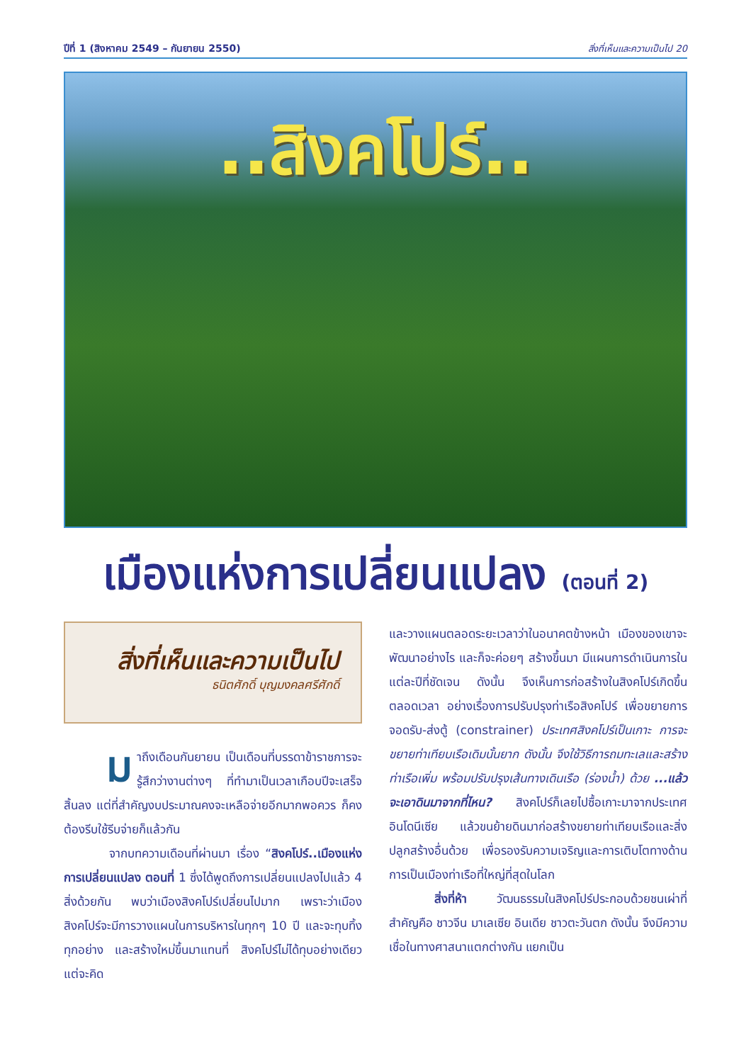ปีที่ 1 (สิงหาคม 2549 – กันยายน 2550) สิ่งที่เห็นและความเป็นไป 20
..สิงคโปร์..
เมืองแห่งการเปลี่ยนแปลง (ตอนที่ 2)
สิ่งที่เห็นและความเป็นไป
ธนิตศักดิ์ บุญมงคลศรีศักดิ์
มาถึงเดือนกันยายน เป็นเดือนที่บรรดาข้าราชการจะรู้สึกว่างานต่างๆ ที่ทำมาเป็นเวลาเกือบปีจะเสร็จสิ้นลง แต่ที่สำคัญงบประมาณคงจะเหลือจ่ายอีกมากพอควร ก็คงต้องรีบใช้รีบจ่ายก็แล้วกัน
จากบทความเดือนที่ผ่านมา เรื่อง “สิงคโปร์..เมืองแห่งการเปลี่ยนแปลง ตอนที่ 1 ซึ่งได้พูดถึงการเปลี่ยนแปลงไปแล้ว 4 สิ่งด้วยกัน พบว่าเมืองสิงคโปร์เปลี่ยนไปมาก เพราะว่าเมืองสิงคโปร์จะมีการวางแผนในการบริหารในทุกๆ 10 ปี และจะทุบทิ้งทุกอย่าง และสร้างใหม่ขึ้นมาแทนที่ สิงคโปร์ไม่ได้ทุบอย่างเดียว แต่จะคิด
และวางแผนตลอดระยะเวลาว่าในอนาคตข้างหน้า เมืองของเขาจะพัฒนาอย่างไร และก็จะค่อยๆ สร้างขึ้นมา มีแผนการดำเนินการในแต่ละปีที่ชัดเจน ดังนั้น จึงเห็นการก่อสร้างในสิงคโปร์เกิดขึ้นตลอดเวลา อย่างเรื่องการปรับปรุงท่าเรือสิงคโปร์ เพื่อขยายการจอดรับ-ส่งตู้ (constrainer) ประเทศสิงคโปร์เป็นเกาะ การจะขยายท่าเทียบเรือเดิมนั้นยาก ดังนั้น จึงใช้วิธีการถมทะเลและสร้างท่าเรือเพิ่ม พร้อมปรับปรุงเส้นทางเดินเรือ (ร่องน้ำ) ด้วย ...แล้วจะเอาดินมาจากที่ไหน? สิงคโปร์ก็เลยไปซื้อเกาะมาจากประเทศอินโดนีเซีย แล้วขนย้ายดินมาก่อสร้างขยายท่าเทียบเรือและสิ่งปลูกสร้างอื่นด้วย เพื่อรองรับความเจริญและการเติบโตทางด้านการเป็นเมืองท่าเรือที่ใหญ่ที่สุดในโลก
สิ่งที่ห้า วัฒนธรรมในสิงคโปร์ประกอบด้วยชนเผ่าที่สำคัญคือ ชาวจีน มาเลเซีย อินเดีย ชาวตะวันตก ดังนั้น จึงมีความเชื่อในทางศาสนาแตกต่างกัน แยกเป็น